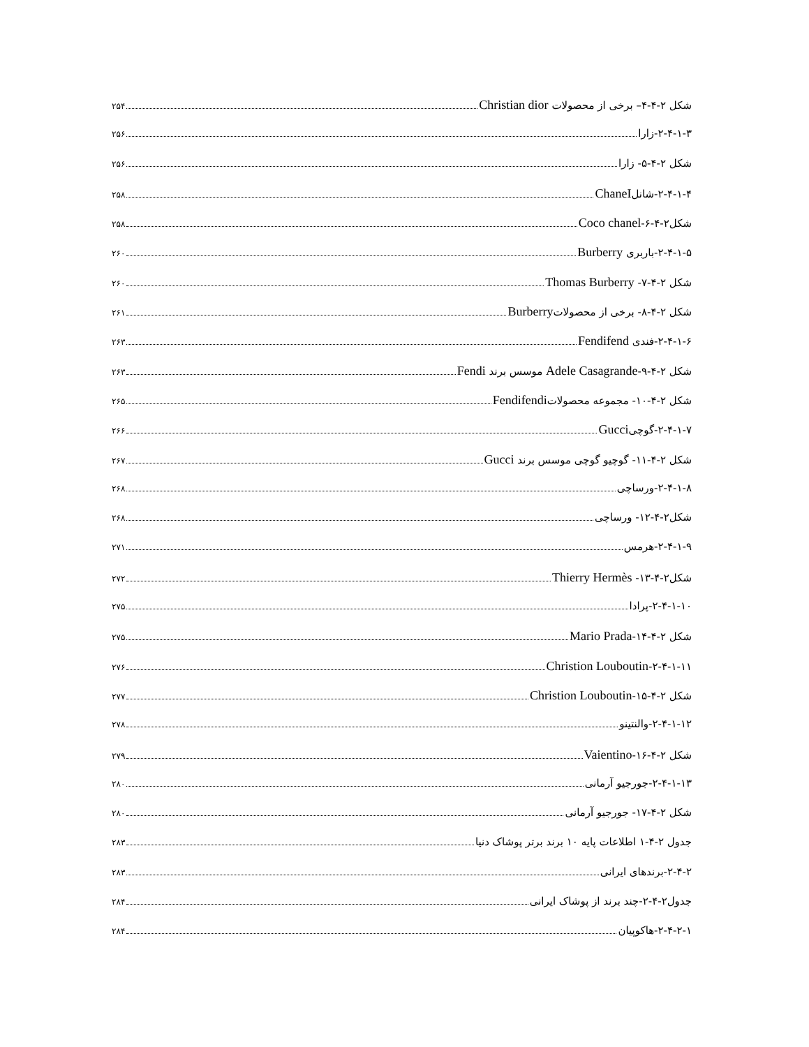شکل ۲-۴-۴– برخی از محصولات Christian dior ۲۵۴
۲-۴-۱-۳-زارا ۲۵۶
شکل ۲-۴-۵- زارا ۲۵۶
۲-۴-۱-۴-شانلChaneI ۲۵۸
شکل۲-۴-۶-Coco chanel ۲۵۸
۲-۴-۱-۵-باربری Burberry ۲۶۰
شکل ۲-۴-۷- Thomas Burberry ۲۶۰
شکل ۲-۴-۸- برخی از محصولاتBurberry ۲۶۱
۲-۴-۱-۶-فندی Fendifend ۲۶۳
شکل ۲-۴-۹-Adele Casagrande موسس برند Fendi ۲۶۳
شکل ۲-۴-۱۰- مجموعه محصولاتFendifendi ۲۶۵
۲-۴-۱-۷-گوچیGucci ۲۶۶
شکل ۲-۴-۱۱- گوچیو گوچی موسس برند Gucci ۲۶۷
۲-۴-۱-۸-ورساچی ۲۶۸
شکل۲-۴-۱۲- ورساچی ۲۶۸
۲-۴-۱-۹-هرمس ۲۷۱
شکل۲-۴-۱۳- Thierry Hermès ۲۷۲
۲-۴-۱-۱۰-پرادا ۲۷۵
شکل ۲-۴-۱۴-Mario Prada ۲۷۵
۲-۴-۱-۱۱-Christion Louboutin ۲۷۶
شکل ۲-۴-۱۵-Christion Louboutin ۲۷۷
۲-۴-۱-۱۲-والنتینو ۲۷۸
شکل ۲-۴-۱۶-Vaientino ۲۷۹
۲-۴-۱-۱۳-جورجیو آرمانی ۲۸۰
شکل ۲-۴-۱۷- جورجیو آرمانی ۲۸۰
جدول ۲-۴-۱ اطلاعات پایه ۱۰ برند برتر پوشاک دنیا ۲۸۳
۲-۴-۲-برندهای ایرانی ۲۸۳
جدول۲-۴-۲-چند برند از پوشاک ایرانی ۲۸۴
۲-۴-۲-۱-هاکوپیان ۲۸۴